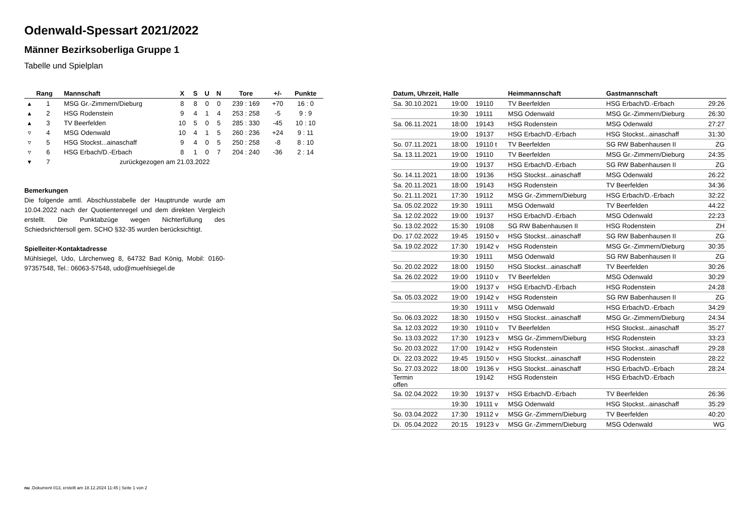Odenwald-Spessart 2021/2022
Männer Bezirksoberliga Gruppe 1
Tabelle und Spielplan
| | Rang | Mannschaft | X | S | U | N | Tore | +/- | Punkte |
| --- | --- | --- | --- | --- | --- | --- | --- | --- | --- |
| ▴ | 1 | MSG Gr.-Zimmern/Dieburg | 8 | 8 | 0 | 0 | 239 : 169 | +70 | 16 : 0 |
| ▴ | 2 | HSG Rodenstein | 9 | 4 | 1 | 4 | 253 : 258 | -5 | 9 : 9 |
| ▴ | 3 | TV Beerfelden | 10 | 5 | 0 | 5 | 285 : 330 | -45 | 10 : 10 |
| ▿ | 4 | MSG Odenwald | 10 | 4 | 1 | 5 | 260 : 236 | +24 | 9 : 11 |
| ▿ | 5 | HSG Stockst...ainaschaff | 9 | 4 | 0 | 5 | 250 : 258 | -8 | 8 : 10 |
| ▿ | 6 | HSG Erbach/D.-Erbach | 8 | 1 | 0 | 7 | 204 : 240 | -36 | 2 : 14 |
| ▾ | 7 | zurückgezogen am 21.03.2022 | | | | | | | |
Bemerkungen
Die folgende amtl. Abschlusstabelle der Hauptrunde wurde am 10.04.2022 nach der Quotientenregel und dem direkten Vergleich erstellt. Die Punktabzüge wegen Nichterfüllung des Schiedsrichtersoll gem. SCHO §32-35 wurden berücksichtigt.
Spielleiter-Kontaktadresse
Mühlsiegel, Udo, Lärchenweg 8, 64732 Bad König, Mobil: 0160-97357548, Tel.: 06063-57548, udo@muehlsiegel.de
| Datum, Uhrzeit, Halle | | | Heimmannschaft | Gastmannschaft | |
| --- | --- | --- | --- | --- | --- |
| Sa. 30.10.2021 | 19:00 | 19110 | TV Beerfelden | HSG Erbach/D.-Erbach | 29:26 |
| | 19:30 | 19111 | MSG Odenwald | MSG Gr.-Zimmern/Dieburg | 26:30 |
| Sa. 06.11.2021 | 18:00 | 19143 | HSG Rodenstein | MSG Odenwald | 27:27 |
| | 19:00 | 19137 | HSG Erbach/D.-Erbach | HSG Stockst...ainaschaff | 31:30 |
| So. 07.11.2021 | 18:00 | 19110 t | TV Beerfelden | SG RW Babenhausen II | ZG |
| Sa. 13.11.2021 | 19:00 | 19110 | TV Beerfelden | MSG Gr.-Zimmern/Dieburg | 24:35 |
| | 19:00 | 19137 | HSG Erbach/D.-Erbach | SG RW Babenhausen II | ZG |
| So. 14.11.2021 | 18:00 | 19136 | HSG Stockst...ainaschaff | MSG Odenwald | 26:22 |
| Sa. 20.11.2021 | 18:00 | 19143 | HSG Rodenstein | TV Beerfelden | 34:36 |
| So. 21.11.2021 | 17:30 | 19112 | MSG Gr.-Zimmern/Dieburg | HSG Erbach/D.-Erbach | 32:22 |
| Sa. 05.02.2022 | 19:30 | 19111 | MSG Odenwald | TV Beerfelden | 44:22 |
| Sa. 12.02.2022 | 19:00 | 19137 | HSG Erbach/D.-Erbach | MSG Odenwald | 22:23 |
| So. 13.02.2022 | 15:30 | 19108 | SG RW Babenhausen II | HSG Rodenstein | ZH |
| Do. 17.02.2022 | 19:45 | 19150 v | HSG Stockst...ainaschaff | SG RW Babenhausen II | ZG |
| Sa. 19.02.2022 | 17:30 | 19142 v | HSG Rodenstein | MSG Gr.-Zimmern/Dieburg | 30:35 |
| | 19:30 | 19111 | MSG Odenwald | SG RW Babenhausen II | ZG |
| So. 20.02.2022 | 18:00 | 19150 | HSG Stockst...ainaschaff | TV Beerfelden | 30:26 |
| Sa. 26.02.2022 | 19:00 | 19110 v | TV Beerfelden | MSG Odenwald | 30:29 |
| | 19:00 | 19137 v | HSG Erbach/D.-Erbach | HSG Rodenstein | 24:28 |
| Sa. 05.03.2022 | 19:00 | 19142 v | HSG Rodenstein | SG RW Babenhausen II | ZG |
| | 19:30 | 19111 v | MSG Odenwald | HSG Erbach/D.-Erbach | 34:29 |
| So. 06.03.2022 | 18:30 | 19150 v | HSG Stockst...ainaschaff | MSG Gr.-Zimmern/Dieburg | 24:34 |
| Sa. 12.03.2022 | 19:30 | 19110 v | TV Beerfelden | HSG Stockst...ainaschaff | 35:27 |
| So. 13.03.2022 | 17:30 | 19123 v | MSG Gr.-Zimmern/Dieburg | HSG Rodenstein | 33:23 |
| So. 20.03.2022 | 17:00 | 19142 v | HSG Rodenstein | HSG Stockst...ainaschaff | 29:28 |
| Di. 22.03.2022 | 19:45 | 19150 v | HSG Stockst...ainaschaff | HSG Rodenstein | 28:22 |
| So. 27.03.2022 | 18:00 | 19136 v | HSG Stockst...ainaschaff | HSG Erbach/D.-Erbach | 28:24 |
| Termin offen | | 19142 | HSG Rodenstein | HSG Erbach/D.-Erbach | |
| Sa. 02.04.2022 | 19:30 | 19137 v | HSG Erbach/D.-Erbach | TV Beerfelden | 26:36 |
| | 19:30 | 19111 v | MSG Odenwald | HSG Stockst...ainaschaff | 35:29 |
| So. 03.04.2022 | 17:30 | 19112 v | MSG Gr.-Zimmern/Dieburg | TV Beerfelden | 40:20 |
| Di. 05.04.2022 | 20:15 | 19123 v | MSG Gr.-Zimmern/Dieburg | MSG Odenwald | WG |
nu .Dokument 013, erstellt am 18.12.2024 11:45 | Seite 1 von 2